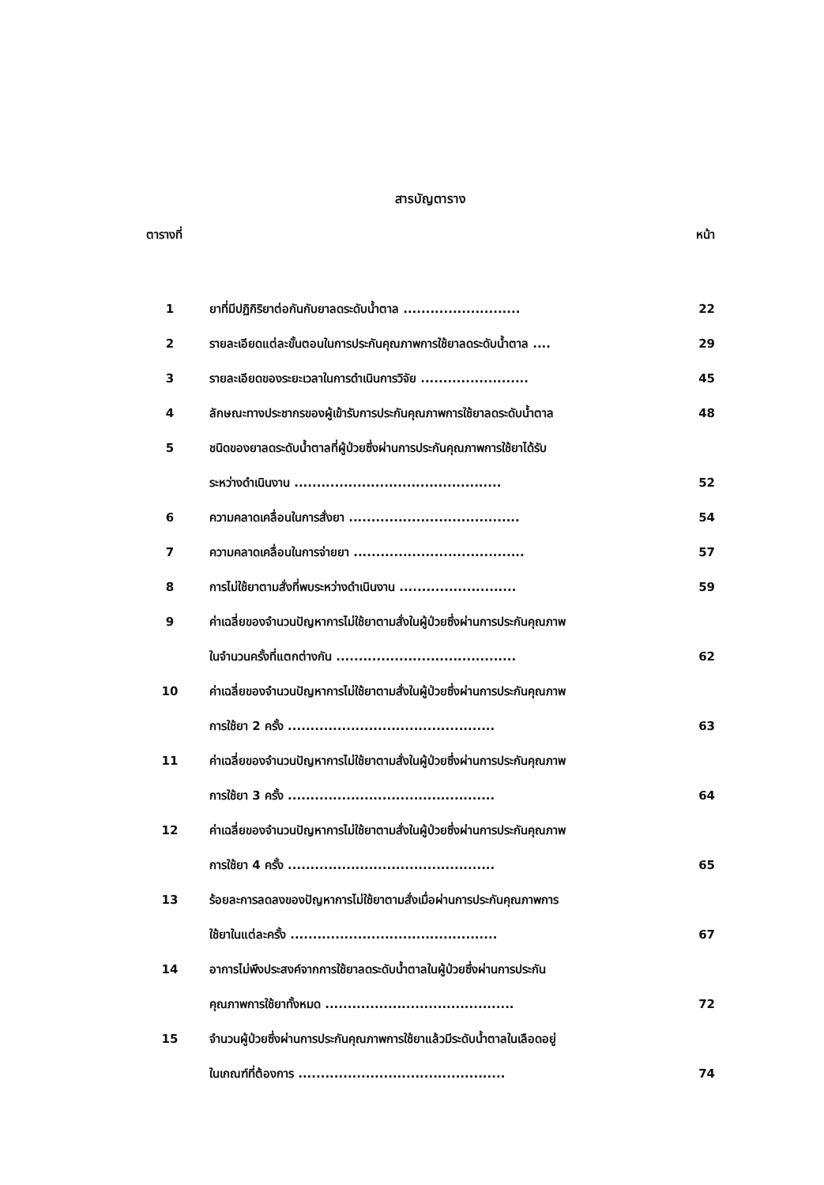สารบัญตาราง
ตารางที่ หน้า
| 1 | ยาที่มีปฏิกิริยาต่อกันกับยาลดระดับน้ำตาล .......................... | 22 |
| 2 | รายละเอียดแต่ละขั้นตอนในการประกันคุณภาพการใช้ยาลดระดับน้ำตาล .... | 29 |
| 3 | รายละเอียดของระยะเวลาในการดำเนินการวิจัย ........................ | 45 |
| 4 | ลักษณะทางประชากรของผู้เข้ารับการประกันคุณภาพการใช้ยาลดระดับน้ำตาล | 48 |
| 5 | ชนิดของยาลดระดับน้ำตาลที่ผู้ป่วยซึ่งผ่านการประกันคุณภาพการใช้ยาได้รับ | |
| | ระหว่างดำเนินงาน .............................................. | 52 |
| 6 | ความคลาดเคลื่อนในการสั่งยา ...................................... | 54 |
| 7 | ความคลาดเคลื่อนในการจ่ายยา ...................................... | 57 |
| 8 | การไม่ใช้ยาตามสั่งที่พบระหว่างดำเนินงาน .......................... | 59 |
| 9 | ค่าเฉลี่ยของจำนวนปัญหาการไม่ใช้ยาตามสั่งในผู้ป่วยซึ่งผ่านการประกันคุณภาพ | |
| | ในจำนวนครั้งที่แตกต่างกัน ........................................ | 62 |
| 10 | ค่าเฉลี่ยของจำนวนปัญหาการไม่ใช้ยาตามสั่งในผู้ป่วยซึ่งผ่านการประกันคุณภาพ | |
| | การใช้ยา 2 ครั้ง .............................................. | 63 |
| 11 | ค่าเฉลี่ยของจำนวนปัญหาการไม่ใช้ยาตามสั่งในผู้ป่วยซึ่งผ่านการประกันคุณภาพ | |
| | การใช้ยา 3 ครั้ง .............................................. | 64 |
| 12 | ค่าเฉลี่ยของจำนวนปัญหาการไม่ใช้ยาตามสั่งในผู้ป่วยซึ่งผ่านการประกันคุณภาพ | |
| | การใช้ยา 4 ครั้ง .............................................. | 65 |
| 13 | ร้อยละการลดลงของปัญหาการไม่ใช้ยาตามสั่งเมื่อผ่านการประกันคุณภาพการ | |
| | ใช้ยาในแต่ละครั้ง .............................................. | 67 |
| 14 | อาการไม่พึงประสงค์จากการใช้ยาลดระดับน้ำตาลในผู้ป่วยซึ่งผ่านการประกัน | |
| | คุณภาพการใช้ยาทั้งหมด .......................................... | 72 |
| 15 | จำนวนผู้ป่วยซึ่งผ่านการประกันคุณภาพการใช้ยาแล้วมีระดับน้ำตาลในเลือดอยู่ | |
| | ในเกณฑ์ที่ต้องการ .............................................. | 74 |